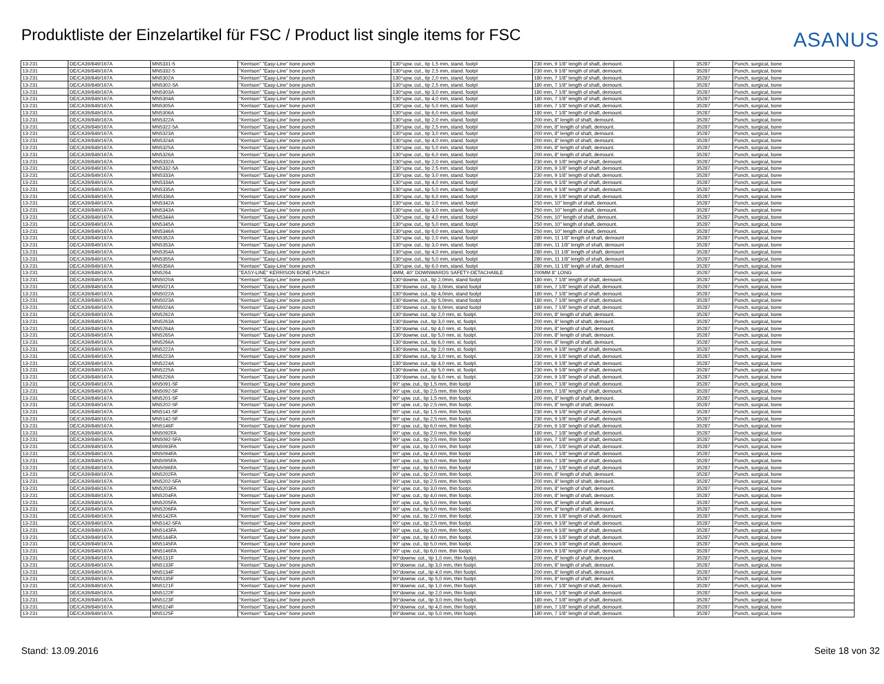Produktliste der Einzelartikel für FSC / Product list single items for FSC
ASANUS
| 13-231 | DE/CA39/849/167A | MN5331-5 | "Kerrison" "Easy-Line" bone punch | 130°upw. cut., tip 1,5 mm, stand. footpl | 230 mm, 9 1/8" length of shaft, demount. | 35287 | Punch, surgical, bone |
| 13-231 | DE/CA39/849/167A | MN5332-5 | "Kerrison" "Easy-Line" bone punch | 130°upw. cut., tip 2,5 mm, stand. footpl | 230 mm, 9 1/8" length of shaft, demount. | 35287 | Punch, surgical, bone |
| 13-231 | DE/CA39/849/167A | MN5302A | "Kerrison" "Easy-Line" bone punch | 130°upw. cut., tip 2,0 mm, stand. footpl | 180 mm, 7 1/8" length of shaft, demount. | 35287 | Punch, surgical, bone |
| 13-231 | DE/CA39/849/167A | MN5302-5A | "Kerrison" "Easy-Line" bone punch | 130°upw. cut., tip 2,5 mm, stand. footpl | 180 mm, 7 1/8" length of shaft, demount. | 35287 | Punch, surgical, bone |
| 13-231 | DE/CA39/849/167A | MN5303A | "Kerrison" "Easy-Line" bone punch | 130°upw. cut., tip 3,0 mm, stand. footpl | 180 mm, 7 1/8" length of shaft, demount. | 35287 | Punch, surgical, bone |
| 13-231 | DE/CA39/849/167A | MN5304A | "Kerrison" "Easy-Line" bone punch | 130°upw. cut., tip 4,0 mm, stand. footpl | 180 mm, 7 1/8" length of shaft, demount. | 35287 | Punch, surgical, bone |
| 13-231 | DE/CA39/849/167A | MN5305A | "Kerrison" "Easy-Line" bone punch | 130°upw. cut., tip 5,0 mm, stand. footpl | 180 mm, 7 1/8" length of shaft, demount. | 35287 | Punch, surgical, bone |
| 13-231 | DE/CA39/849/167A | MN5306A | "Kerrison" "Easy-Line" bone punch | 130°upw. cut., tip 6,0 mm, stand. footpl | 180 mm, 7 1/8" length of shaft, demount. | 35287 | Punch, surgical, bone |
| 13-231 | DE/CA39/849/167A | MN5322A | "Kerrison" "Easy-Line" bone punch | 130°upw. cut., tip 2,0 mm, stand. footpl | 200 mm, 8" length of shaft, demount. | 35287 | Punch, surgical, bone |
| 13-231 | DE/CA39/849/167A | MN5322-5A | "Kerrison" "Easy-Line" bone punch | 130°upw. cut., tip 2,5 mm, stand. footpl | 200 mm, 8" length of shaft, demount. | 35287 | Punch, surgical, bone |
| 13-231 | DE/CA39/849/167A | MN5323A | "Kerrison" "Easy-Line" bone punch | 130°upw. cut., tip 3,0 mm, stand. footpl | 200 mm, 8" length of shaft, demount. | 35287 | Punch, surgical, bone |
| 13-231 | DE/CA39/849/167A | MN5324A | "Kerrison" "Easy-Line" bone punch | 130°upw. cut., tip 4,0 mm, stand. footpl | 200 mm, 8" length of shaft, demount. | 35287 | Punch, surgical, bone |
| 13-231 | DE/CA39/849/167A | MN5325A | "Kerrison" "Easy-Line" bone punch | 130°upw. cut., tip 5,0 mm, stand. footpl | 200 mm, 8" length of shaft, demount. | 35287 | Punch, surgical, bone |
| 13-231 | DE/CA39/849/167A | MN5326A | "Kerrison" "Easy-Line" bone punch | 130°upw. cut., tip 6,0 mm, stand. footpl | 200 mm, 8" length of shaft, demount. | 35287 | Punch, surgical, bone |
| 13-231 | DE/CA39/849/167A | MN5332A | "Kerrison" "Easy-Line" bone punch | 130°upw. cut., tip 2,0 mm, stand. footpl | 230 mm, 9 1/8" length of shaft, demount. | 35287 | Punch, surgical, bone |
| 13-231 | DE/CA39/849/167A | MN5332-5A | "Kerrison" "Easy-Line" bone punch | 130°upw. cut., tip 2,5 mm, stand. footpl | 230 mm, 9 1/8" length of shaft, demount. | 35287 | Punch, surgical, bone |
| 13-231 | DE/CA39/849/167A | MN5333A | "Kerrison" "Easy-Line" bone punch | 130°upw. cut., tip 3,0 mm, stand. footpl | 230 mm, 9 1/8" length of shaft, demount. | 35287 | Punch, surgical, bone |
| 13-231 | DE/CA39/849/167A | MN5334A | "Kerrison" "Easy-Line" bone punch | 130°upw. cut., tip 4,0 mm, stand. footpl | 230 mm, 9 1/8" length of shaft, demount. | 35287 | Punch, surgical, bone |
| 13-231 | DE/CA39/849/167A | MN5335A | "Kerrison" "Easy-Line" bone punch | 130°upw. cut., tip 5,0 mm, stand. footpl | 230 mm, 9 1/8" length of shaft, demount. | 35287 | Punch, surgical, bone |
| 13-231 | DE/CA39/849/167A | MN5336A | "Kerrison" "Easy-Line" bone punch | 130°upw. cut., tip 6,0 mm, stand. footpl | 230 mm, 9 1/8" length of shaft, demount. | 35287 | Punch, surgical, bone |
| 13-231 | DE/CA39/849/167A | MN5342A | "Kerrison" "Easy-Line" bone punch | 130°upw. cut., tip 2,0 mm, stand. footpl | 250 mm, 10" length of shaft, demount. | 35287 | Punch, surgical, bone |
| 13-231 | DE/CA39/849/167A | MN5343A | "Kerrison" "Easy-Line" bone punch | 130°upw. cut., tip 3,0 mm, stand. footpl | 250 mm, 10" length of shaft, demount. | 35287 | Punch, surgical, bone |
| 13-231 | DE/CA39/849/167A | MN5344A | "Kerrison" "Easy-Line" bone punch | 130°upw. cut., tip 4,0 mm, stand. footpl | 250 mm, 10" length of shaft, demount. | 35287 | Punch, surgical, bone |
| 13-231 | DE/CA39/849/167A | MN5345A | "Kerrison" "Easy-Line" bone punch | 130°upw. cut., tip 5,0 mm, stand. footpl | 250 mm, 10" length of shaft, demount. | 35287 | Punch, surgical, bone |
| 13-231 | DE/CA39/849/167A | MN5346A | "Kerrison" "Easy-Line" bone punch | 130°upw. cut., tip 6,0 mm, stand. footpl | 250 mm, 10" length of shaft, demount. | 35287 | Punch, surgical, bone |
| 13-231 | DE/CA39/849/167A | MN5352A | "Kerrison" "Easy-Line" bone punch | 130°upw. cut., tip 2,0 mm, stand. footpl | 280 mm, 11 1/8" length of shaft, demount | 35287 | Punch, surgical, bone |
| 13-231 | DE/CA39/849/167A | MN5353A | "Kerrison" "Easy-Line" bone punch | 130°upw. cut., tip 3,0 mm, stand. footpl | 280 mm, 11 1/8" length of shaft, demount | 35287 | Punch, surgical, bone |
| 13-231 | DE/CA39/849/167A | MN5354A | "Kerrison" "Easy-Line" bone punch | 130°upw. cut., tip 4,0 mm, stand. footpl | 280 mm, 11 1/8" length of shaft, demount | 35287 | Punch, surgical, bone |
| 13-231 | DE/CA39/849/167A | MN5355A | "Kerrison" "Easy-Line" bone punch | 130°upw. cut., tip 5,0 mm, stand. footpl | 280 mm, 11 1/8" length of shaft, demount | 35287 | Punch, surgical, bone |
| 13-231 | DE/CA39/849/167A | MN5356A | "Kerrison" "Easy-Line" bone punch | 130°upw. cut., tip 6,0 mm, stand. footpl | 280 mm, 11 1/8" length of shaft, demount | 35287 | Punch, surgical, bone |
| 13-231 | DE/CA39/849/167A | MN5264 | "EASY-LINE" KERRISON BONE PUNCH | 4MM, 40° DOWNWARDS SAFETY-DETACHABLE | 200MM 8" LONG | 35287 | Punch, surgical, bone |
| 13-231 | DE/CA39/849/167A | MN5020A | "Kerrison" "Easy-Line" bone punch | 130°downw. cut., tip 2,0mm, stand footpl | 180 mm, 7 1/8" length of shaft, demount. | 35287 | Punch, surgical, bone |
| 13-231 | DE/CA39/849/167A | MN5021A | "Kerrison" "Easy-Line" bone punch | 130°downw. cut., tip 3,0mm, stand footpl | 180 mm, 7 1/8" length of shaft, demount. | 35287 | Punch, surgical, bone |
| 13-231 | DE/CA39/849/167A | MN5022A | "Kerrison" "Easy-Line" bone punch | 130°downw. cut., tip 4,0mm, stand footpl | 180 mm, 7 1/8" length of shaft, demount. | 35287 | Punch, surgical, bone |
| 13-231 | DE/CA39/849/167A | MN5023A | "Kerrison" "Easy-Line" bone punch | 130°downw. cut., tip 5,0mm, stand footpl | 180 mm, 7 1/8" length of shaft, demount. | 35287 | Punch, surgical, bone |
| 13-231 | DE/CA39/849/167A | MN5024A | "Kerrison" "Easy-Line" bone punch | 130°downw. cut., tip 6,0mm, stand footpl | 180 mm, 7 1/8" length of shaft, demount. | 35287 | Punch, surgical, bone |
| 13-231 | DE/CA39/849/167A | MN5262A | "Kerrison" "Easy-Line" bone punch | 130°downw. cut., tip 2,0 mm, st. footpl. | 200 mm, 8" length of shaft, demount. | 35287 | Punch, surgical, bone |
| 13-231 | DE/CA39/849/167A | MN5263A | "Kerrison" "Easy-Line" bone punch | 130°downw. cut., tip 3,0 mm, st. footpl. | 200 mm, 8" length of shaft, demount. | 35287 | Punch, surgical, bone |
| 13-231 | DE/CA39/849/167A | MN5264A | "Kerrison" "Easy-Line" bone punch | 130°downw. cut., tip 4,0 mm, st. footpl. | 200 mm, 8" length of shaft, demount. | 35287 | Punch, surgical, bone |
| 13-231 | DE/CA39/849/167A | MN5265A | "Kerrison" "Easy-Line" bone punch | 130°downw. cut., tip 5,0 mm, st. footpl. | 200 mm, 8" length of shaft, demount. | 35287 | Punch, surgical, bone |
| 13-231 | DE/CA39/849/167A | MN5266A | "Kerrison" "Easy-Line" bone punch | 130°downw. cut., tip 6,0 mm, st. footpl. | 200 mm, 8" length of shaft, demount. | 35287 | Punch, surgical, bone |
| 13-231 | DE/CA39/849/167A | MN5222A | "Kerrison" "Easy-Line" bone punch | 130°downw. cut., tip 2,0 mm, st. footpl. | 230 mm, 9 1/8" length of shaft, demount. | 35287 | Punch, surgical, bone |
| 13-231 | DE/CA39/849/167A | MN5223A | "Kerrison" "Easy-Line" bone punch | 130°downw. cut., tip 3,0 mm, st. footpl. | 230 mm, 9 1/8" length of shaft, demount. | 35287 | Punch, surgical, bone |
| 13-231 | DE/CA39/849/167A | MN5224A | "Kerrison" "Easy-Line" bone punch | 130°downw. cut., tip 4,0 mm, st. footpl. | 230 mm, 9 1/8" length of shaft, demount. | 35287 | Punch, surgical, bone |
| 13-231 | DE/CA39/849/167A | MN5225A | "Kerrison" "Easy-Line" bone punch | 130°downw. cut., tip 5,0 mm, st. footpl. | 230 mm, 9 1/8" length of shaft, demount. | 35287 | Punch, surgical, bone |
| 13-231 | DE/CA39/849/167A | MN5226A | "Kerrison" "Easy-Line" bone punch | 130°downw. cut., tip 6,0 mm, st. footpl. | 230 mm, 9 1/8" length of shaft, demount. | 35287 | Punch, surgical, bone |
| 13-231 | DE/CA39/849/167A | MN5091-5F | "Kerrison" "Easy-Line" bone punch | 90° upw. cut., tip 1,5 mm, thin footpl | 180 mm, 7 1/8" length of shaft, demount. | 35287 | Punch, surgical, bone |
| 13-231 | DE/CA39/849/167A | MN5092-5F | "Kerrison" "Easy-Line" bone punch | 90° upw. cut., tip 2,5 mm, thin footpl | 180 mm, 7 1/8" length of shaft, demount. | 35287 | Punch, surgical, bone |
| 13-231 | DE/CA39/849/167A | MN5201-5F | "Kerrison" "Easy-Line" bone punch | 90° upw. cut., tip 1,5 mm, thin footpl. | 200 mm, 8" length of shaft, demount. | 35287 | Punch, surgical, bone |
| 13-231 | DE/CA39/849/167A | MN5202-5F | "Kerrison" "Easy-Line" bone punch | 90° upw. cut., tip 2,5 mm, thin footpl. | 200 mm, 8" length of shaft, demount. | 35287 | Punch, surgical, bone |
| 13-231 | DE/CA39/849/167A | MN5141-5F | "Kerrison" "Easy-Line" bone punch | 90° upw. cut., tip 1,5 mm, thin footpl. | 230 mm, 9 1/8" length of shaft, demount. | 35287 | Punch, surgical, bone |
| 13-231 | DE/CA39/849/167A | MN5142-5F | "Kerrison" "Easy-Line" bone punch | 90° upw. cut., tip 2,5 mm, thin footpl. | 230 mm, 9 1/8" length of shaft, demount. | 35287 | Punch, surgical, bone |
| 13-231 | DE/CA39/849/167A | MN5146F | "Kerrison" "Easy-Line" bone punch | 90° upw. cut., tip 6,0 mm, thin footpl. | 230 mm, 9 1/8" length of shaft, demount. | 35287 | Punch, surgical, bone |
| 13-231 | DE/CA39/849/167A | MN5092FA | "Kerrison" "Easy-Line" bone punch | 90° upw. cut., tip 2,0 mm, thin footpl | 180 mm, 7 1/8" length of shaft, demount. | 35287 | Punch, surgical, bone |
| 13-231 | DE/CA39/849/167A | MN5092-5FA | "Kerrison" "Easy-Line" bone punch | 90° upw. cut., tip 2,5 mm, thin footpl | 180 mm, 7 1/8" length of shaft, demount. | 35287 | Punch, surgical, bone |
| 13-231 | DE/CA39/849/167A | MN5093FA | "Kerrison" "Easy-Line" bone punch | 90° upw. cut., tip 3,0 mm, thin footpl | 180 mm, 7 1/8" length of shaft, demount. | 35287 | Punch, surgical, bone |
| 13-231 | DE/CA39/849/167A | MN5094FA | "Kerrison" "Easy-Line" bone punch | 90° upw. cut., tip 4,0 mm, thin footpl | 180 mm, 7 1/8" length of shaft, demount. | 35287 | Punch, surgical, bone |
| 13-231 | DE/CA39/849/167A | MN5095FA | "Kerrison" "Easy-Line" bone punch | 90° upw. cut., tip 5,0 mm, thin footpl | 180 mm, 7 1/8" length of shaft, demount. | 35287 | Punch, surgical, bone |
| 13-231 | DE/CA39/849/167A | MN5096FA | "Kerrison" "Easy-Line" bone punch | 90° upw. cut., tip 6,0 mm, thin footpl | 180 mm, 7 1/8" length of shaft, demount. | 35287 | Punch, surgical, bone |
| 13-231 | DE/CA39/849/167A | MN5202FA | "Kerrison" "Easy-Line" bone punch | 90° upw. cut., tip 2,0 mm, thin footpl. | 200 mm, 8" length of shaft, demount. | 35287 | Punch, surgical, bone |
| 13-231 | DE/CA39/849/167A | MN5202-5FA | "Kerrison" "Easy-Line" bone punch | 90° upw. cut., tip 2,5 mm, thin footpl. | 200 mm, 8" length of shaft, demount. | 35287 | Punch, surgical, bone |
| 13-231 | DE/CA39/849/167A | MN5203FA | "Kerrison" "Easy-Line" bone punch | 90° upw. cut., tip 3,0 mm, thin footpl. | 200 mm, 8" length of shaft, demount. | 35287 | Punch, surgical, bone |
| 13-231 | DE/CA39/849/167A | MN5204FA | "Kerrison" "Easy-Line" bone punch | 90° upw. cut., tip 4,0 mm, thin footpl. | 200 mm, 8" length of shaft, demount. | 35287 | Punch, surgical, bone |
| 13-231 | DE/CA39/849/167A | MN5205FA | "Kerrison" "Easy-Line" bone punch | 90° upw. cut., tip 5,0 mm, thin footpl. | 200 mm, 8" length of shaft, demount. | 35287 | Punch, surgical, bone |
| 13-231 | DE/CA39/849/167A | MN5206FA | "Kerrison" "Easy-Line" bone punch | 90° upw. cut., tip 6,0 mm, thin footpl. | 200 mm, 8" length of shaft, demount. | 35287 | Punch, surgical, bone |
| 13-231 | DE/CA39/849/167A | MN5142FA | "Kerrison" "Easy-Line" bone punch | 90° upw. cut., tip 2,0 mm, thin footpl. | 230 mm, 9 1/8" length of shaft, demount. | 35287 | Punch, surgical, bone |
| 13-231 | DE/CA39/849/167A | MN5142-5FA | "Kerrison" "Easy-Line" bone punch | 90° upw. cut., tip 2,5 mm, thin footpl. | 230 mm, 9 1/8" length of shaft, demount. | 35287 | Punch, surgical, bone |
| 13-231 | DE/CA39/849/167A | MN5143FA | "Kerrison" "Easy-Line" bone punch | 90° upw. cut., tip 3,0 mm, thin footpl. | 230 mm, 9 1/8" length of shaft, demount. | 35287 | Punch, surgical, bone |
| 13-231 | DE/CA39/849/167A | MN5144FA | "Kerrison" "Easy-Line" bone punch | 90° upw. cut., tip 4,0 mm, thin footpl. | 230 mm, 9 1/8" length of shaft, demount. | 35287 | Punch, surgical, bone |
| 13-231 | DE/CA39/849/167A | MN5145FA | "Kerrison" "Easy-Line" bone punch | 90° upw. cut., tip 5,0 mm, thin footpl. | 230 mm, 9 1/8" length of shaft, demount. | 35287 | Punch, surgical, bone |
| 13-231 | DE/CA39/849/167A | MN5146FA | "Kerrison" "Easy-Line" bone punch | 90° upw. cut., tip 6,0 mm, thin footpl. | 230 mm, 9 1/8" length of shaft, demount. | 35287 | Punch, surgical, bone |
| 13-231 | DE/CA39/849/167A | MN5131F | "Kerrison" "Easy-Line" bone punch | 90°downw. cut., tip 1,0 mm, thin footpl. | 200 mm, 8" length of shaft, demount. | 35287 | Punch, surgical, bone |
| 13-231 | DE/CA39/849/167A | MN5133F | "Kerrison" "Easy-Line" bone punch | 90°downw. cut., tip 3,0 mm, thin footpl. | 200 mm, 8" length of shaft, demount. | 35287 | Punch, surgical, bone |
| 13-231 | DE/CA39/849/167A | MN5134F | "Kerrison" "Easy-Line" bone punch | 90°downw. cut., tip 4,0 mm, thin footpl. | 200 mm, 8" length of shaft, demount. | 35287 | Punch, surgical, bone |
| 13-231 | DE/CA39/849/167A | MN5135F | "Kerrison" "Easy-Line" bone punch | 90°downw. cut., tip 5,0 mm, thin footpl. | 200 mm, 8" length of shaft, demount. | 35287 | Punch, surgical, bone |
| 13-231 | DE/CA39/849/167A | MN5121F | "Kerrison" "Easy-Line" bone punch | 90°downw. cut., tip 1,0 mm, thin footpl. | 180 mm, 7 1/8" length of shaft, demount. | 35287 | Punch, surgical, bone |
| 13-231 | DE/CA39/849/167A | MN5122F | "Kerrison" "Easy-Line" bone punch | 90°downw. cut., tip 2,0 mm, thin footpl. | 180 mm, 7 1/8" length of shaft, demount. | 35287 | Punch, surgical, bone |
| 13-231 | DE/CA39/849/167A | MN5123F | "Kerrison" "Easy-Line" bone punch | 90°downw. cut., tip 3,0 mm, thin footpl. | 180 mm, 7 1/8" length of shaft, demount. | 35287 | Punch, surgical, bone |
| 13-231 | DE/CA39/849/167A | MN5124F | "Kerrison" "Easy-Line" bone punch | 90°downw. cut., tip 4,0 mm, thin footpl. | 180 mm, 7 1/8" length of shaft, demount. | 35287 | Punch, surgical, bone |
| 13-231 | DE/CA39/849/167A | MN5125F | "Kerrison" "Easy-Line" bone punch | 90°downw. cut., tip 5,0 mm, thin footpl. | 180 mm, 7 1/8" length of shaft, demount. | 35287 | Punch, surgical, bone |
Stand: 13.09.2016 Seite 18 von 32